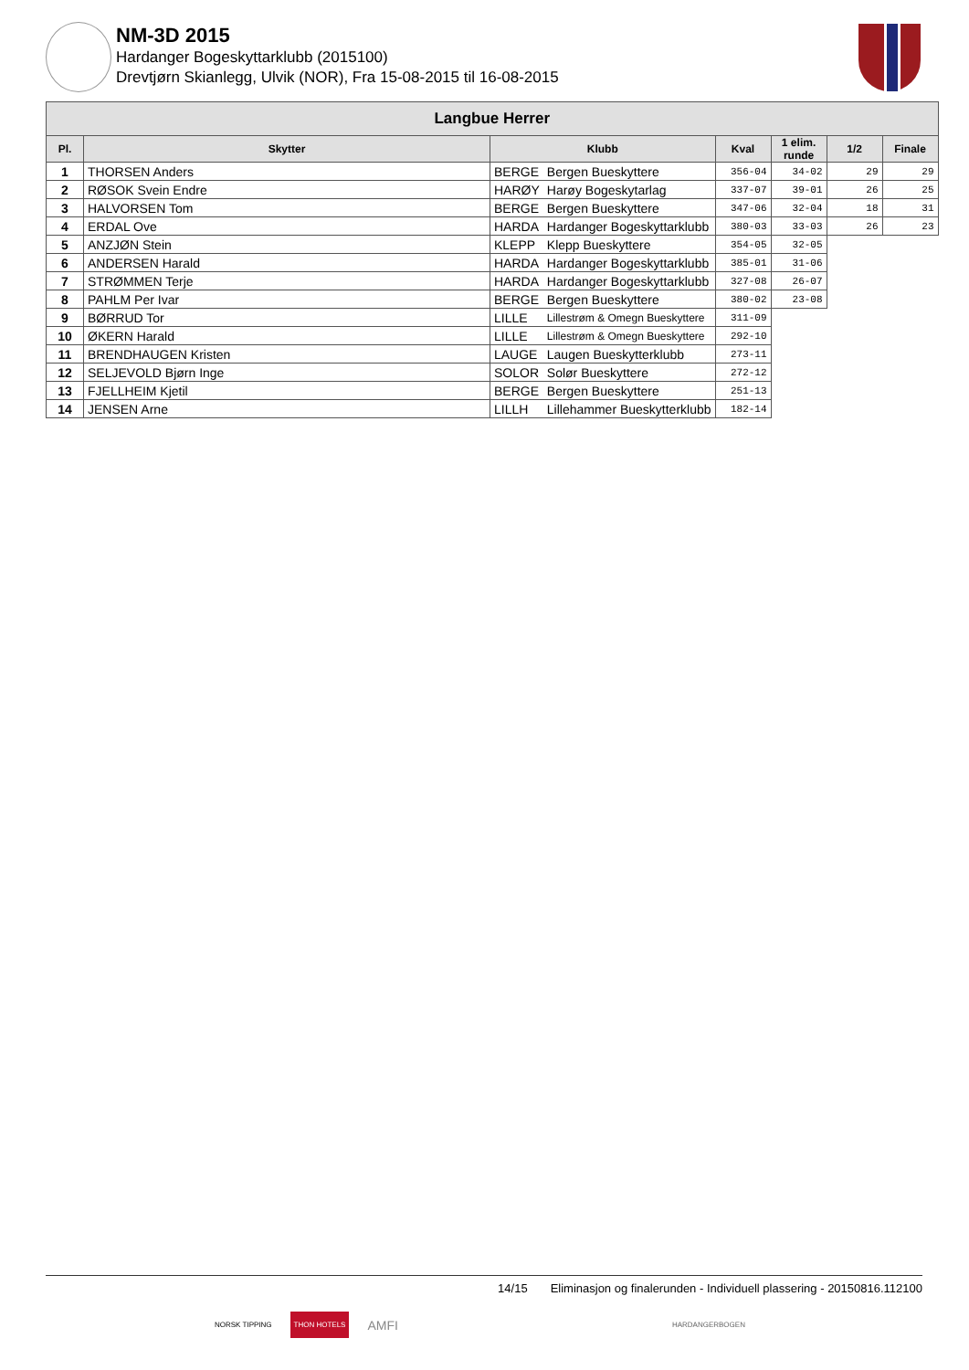NM-3D 2015
Hardanger Bogeskyttarklubb (2015100)
Drevtjørn Skianlegg, Ulvik (NOR), Fra 15-08-2015 til 16-08-2015
| Langbue Herrer | | | | | | | |
| --- | --- | --- | --- | --- | --- | --- | --- |
| Pl. | Skytter | Klubb | | Kval | 1 elim. runde | 1/2 | Finale |
| 1 | THORSEN Anders | BERGE | Bergen Bueskyttere | 356-04 | 34-02 | 29 | 29 |
| 2 | RØSOK Svein Endre | HARØY | Harøy Bogeskytarlag | 337-07 | 39-01 | 26 | 25 |
| 3 | HALVORSEN Tom | BERGE | Bergen Bueskyttere | 347-06 | 32-04 | 18 | 31 |
| 4 | ERDAL Ove | HARDA | Hardanger Bogeskyttarklubb | 380-03 | 33-03 | 26 | 23 |
| 5 | ANZJØN Stein | KLEPP | Klepp Bueskyttere | 354-05 | 32-05 | | |
| 6 | ANDERSEN Harald | HARDA | Hardanger Bogeskyttarklubb | 385-01 | 31-06 | | |
| 7 | STRØMMEN Terje | HARDA | Hardanger Bogeskyttarklubb | 327-08 | 26-07 | | |
| 8 | PAHLM Per Ivar | BERGE | Bergen Bueskyttere | 380-02 | 23-08 | | |
| 9 | BØRRUD Tor | LILLE | Lillestrøm & Omegn Bueskyttere | 311-09 | | | |
| 10 | ØKERN Harald | LILLE | Lillestrøm & Omegn Bueskyttere | 292-10 | | | |
| 11 | BRENDHAUGEN Kristen | LAUGE | Laugen Bueskytterklubb | 273-11 | | | |
| 12 | SELJEVOLD Bjørn Inge | SOLOR | Solør Bueskyttere | 272-12 | | | |
| 13 | FJELLHEIM Kjetil | BERGE | Bergen Bueskyttere | 251-13 | | | |
| 14 | JENSEN Arne | LILLH | Lillehammer Bueskytterklubb | 182-14 | | | |
14/15 Eliminasjon og finalerunden - Individuell plassering - 20150816.112100
NORSK TIPPING THON HOTELS AMFI HARDANGERBOGEN